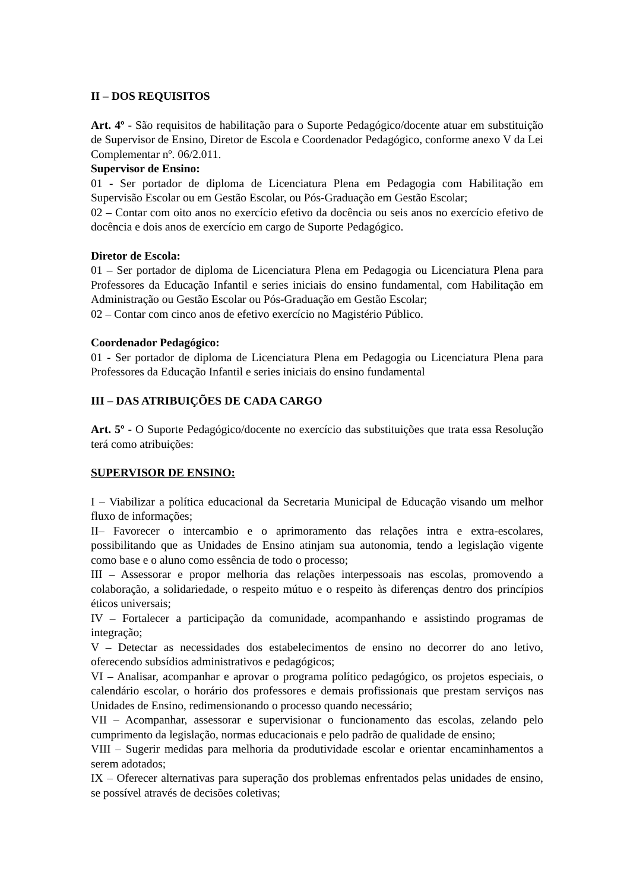II – DOS REQUISITOS
Art. 4º - São requisitos de habilitação para o Suporte Pedagógico/docente atuar em substituição de Supervisor de Ensino, Diretor de Escola e Coordenador Pedagógico, conforme anexo V da Lei Complementar nº. 06/2.011.
Supervisor de Ensino:
01 - Ser portador de diploma de Licenciatura Plena em Pedagogia com Habilitação em Supervisão Escolar ou em Gestão Escolar, ou Pós-Graduação em Gestão Escolar;
02 – Contar com oito anos no exercício efetivo da docência ou seis anos no exercício efetivo de docência e dois anos de exercício em cargo de Suporte Pedagógico.
Diretor de Escola:
01 – Ser portador de diploma de Licenciatura Plena em Pedagogia ou Licenciatura Plena para Professores da Educação Infantil e series iniciais do ensino fundamental, com Habilitação em Administração ou Gestão Escolar ou Pós-Graduação em Gestão Escolar;
02 – Contar com cinco anos de efetivo exercício no Magistério Público.
Coordenador Pedagógico:
01 - Ser portador de diploma de Licenciatura Plena em Pedagogia ou Licenciatura Plena para Professores da Educação Infantil e series iniciais do ensino fundamental
III – DAS ATRIBUIÇÕES DE CADA CARGO
Art. 5º - O Suporte Pedagógico/docente no exercício das substituições que trata essa Resolução terá como atribuições:
SUPERVISOR DE ENSINO:
I – Viabilizar a política educacional da Secretaria Municipal de Educação visando um melhor fluxo de informações;
II– Favorecer o intercambio e o aprimoramento das relações intra e extra-escolares, possibilitando que as Unidades de Ensino atinjam sua autonomia, tendo a legislação vigente como base e o aluno como essência de todo o processo;
III – Assessorar e propor melhoria das relações interpessoais nas escolas, promovendo a colaboração, a solidariedade, o respeito mútuo e o respeito às diferenças dentro dos princípios éticos universais;
IV – Fortalecer a participação da comunidade, acompanhando e assistindo programas de integração;
V – Detectar as necessidades dos estabelecimentos de ensino no decorrer do ano letivo, oferecendo subsídios administrativos e pedagógicos;
VI – Analisar, acompanhar e aprovar o programa político pedagógico, os projetos especiais, o calendário escolar, o horário dos professores e demais profissionais que prestam serviços nas Unidades de Ensino, redimensionando o processo quando necessário;
VII – Acompanhar, assessorar e supervisionar o funcionamento das escolas, zelando pelo cumprimento da legislação, normas educacionais e pelo padrão de qualidade de ensino;
VIII – Sugerir medidas para melhoria da produtividade escolar e orientar encaminhamentos a serem adotados;
IX – Oferecer alternativas para superação dos problemas enfrentados pelas unidades de ensino, se possível através de decisões coletivas;